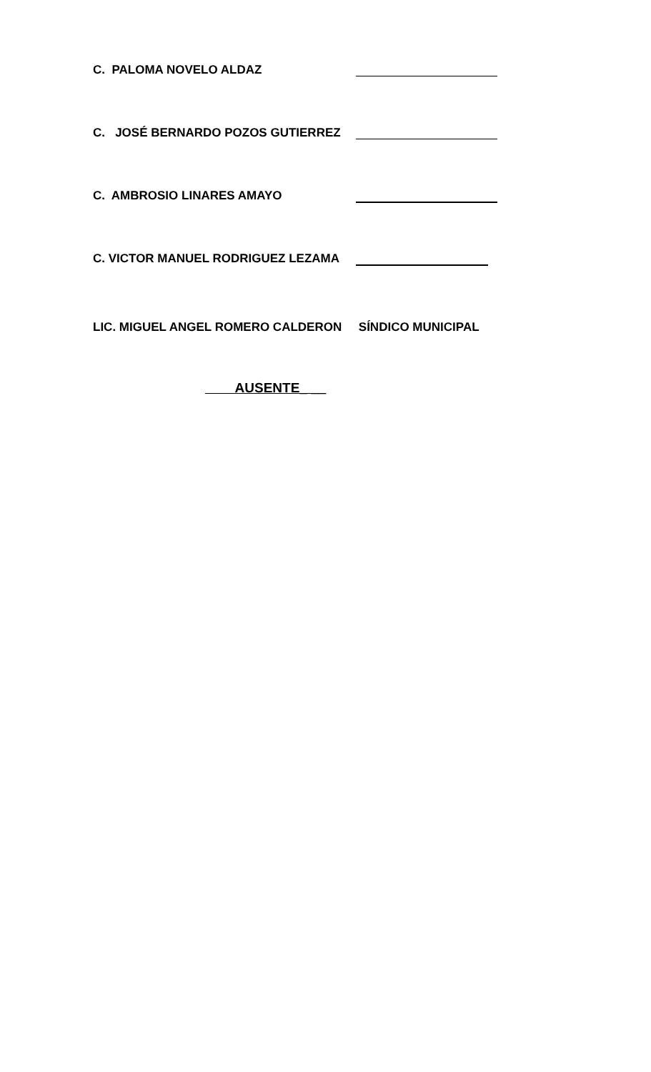C. PALOMA NOVELO ALDAZ
C. JOSÉ BERNARDO POZOS GUTIERREZ
C. AMBROSIO LINARES AMAYO
C. VICTOR MANUEL RODRIGUEZ LEZAMA
LIC. MIGUEL ANGEL ROMERO CALDERON SÍNDICO MUNICIPAL
AUSENTE_ __